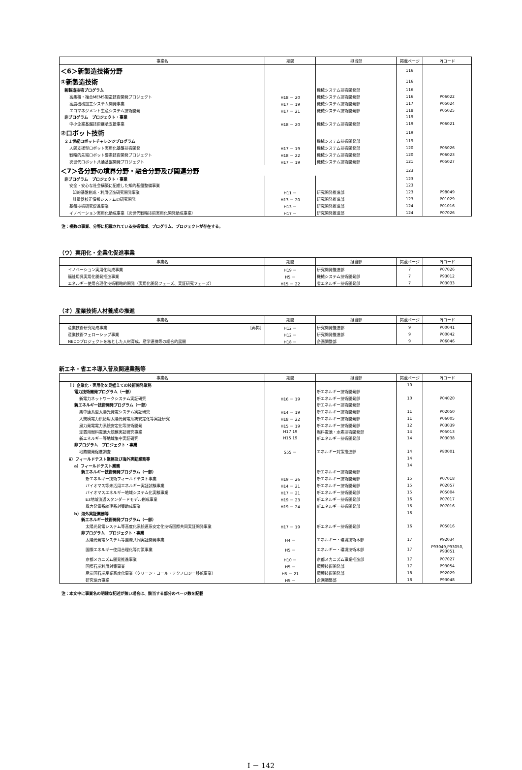| 事業名 | 期間 | 担当部 | 掲載ページ | PJコード |
| --- | --- | --- | --- | --- |
| ＜6＞新製造技術分野 | | | 116 | |
| ①新製造技術 | | | 116 | |
| 新製造技術プログラム | | 機械システム技術開発部 | 116 | |
| 高集積・複合MEMS製造技術開発プロジェクト | H18 － 20 | 機械システム技術開発部 | 116 | P06022 |
| 高度機械加工システム開発事業 | H17 － 19 | 機械システム技術開発部 | 117 | P05024 |
| エコマネジメント生産システム技術開発 | H17 － 21 | 機械システム技術開発部 | 118 | P05025 |
| 非プログラム プロジェクト・事業 | | | 119 | |
| 中小企業基盤技術継承支援事業 | H18 － 20 | 機械システム技術開発部 | 119 | P06021 |
| ②ロボット技術 | | | 119 | |
| ２１世紀ロボットチャレンジプログラム | | 機械システム技術開発部 | 119 | |
| 人間支援型ロボット実用化基盤技術開発 | H17 － 19 | 機械システム技術開発部 | 120 | P05026 |
| 戦略的先端ロボット要素技術開発プロジェクト | H18 － 22 | 機械システム技術開発部 | 120 | P06023 |
| 次世代ロボット共通基盤開発プロジェクト | H17 － 19 | 機械システム技術開発部 | 121 | P05027 |
| ＜7＞各分野の境界分野・融合分野及び関連分野 | | | 123 | |
| 非プログラム プロジェクト・事業 | | | 123 | |
| 安全・安心な社会構築に配慮した知的基盤整備事業 | | | 123 | |
| 知的基盤創成・利用促進研究開発事業 | H11 － | 研究開発推進部 | 123 | P98049 |
| 計量器校正情報システムの研究開発 | H13 － 20 | 研究開発推進部 | 123 | P01029 |
| 基盤技術研究促進事業 | H13 － | 研究開発推進部 | 124 | P01016 |
| イノベーション実用化助成事業（次世代戦略技術実用化開発助成事業） | H17 － | 研究開発推進部 | 124 | P07026 |
注：複数の事業、分野に記載されている技術領域、プログラム、プロジェクトが存在する。
（ウ）実用化・企業化促進事業
| 事業名 | 期間 | 担当部 | 掲載ページ | PJコード |
| --- | --- | --- | --- | --- |
| イノベーション実用化助成事業 | H19 － | 研究開発推進部 | 7 | P07026 |
| 福祉用具実用化開発推進事業 | H5 － | 機械システム技術開発部 | 7 | P93012 |
| エネルギー使用合理化技術戦略的開発（実用化開発フェーズ、実証研究フェーズ） | H15 － 22 | 省エネルギー技術開発部 | 7 | P03033 |
（オ）産業技術人材養成の推進
| 事業名 | 期間 | 担当部 | 掲載ページ | PJコード |
| --- | --- | --- | --- | --- |
| 産業技術研究助成事業 ［再掲］ | H12 － | 研究開発推進部 | 9 | P00041 |
| 産業技術フェローシップ事業 | H12 － | 研究開発推進部 | 9 | P00042 |
| NEDOプロジェクトを核とした人材育成、産学連携等の総合的展開 | H18 － | 企画調整部 | 9 | P06046 |
新エネ・省エネ導入普及関連業務等
| 事業名 | 期間 | 担当部 | 掲載ページ | PJコード |
| --- | --- | --- | --- | --- |
| ｉ）企業化・実用化を見据えての技術開発業務 | | | 10 | |
| 電力技術開発プログラム（一部） | | 新エネルギー技術開発部 | | |
| 新電力ネットワークシステム実証研究 | H16 － 19 | 新エネルギー技術開発部 | 10 | P04020 |
| 新エネルギー技術開発プログラム（一部） | | 新エネルギー技術開発部 | | |
| 集中連系型太陽光発電システム実証研究 | H14 － 19 | 新エネルギー技術開発部 | 11 | P02050 |
| 大規模電力供給用太陽光発電系統安定化等実証研究 | H18 － 22 | 新エネルギー技術開発部 | 11 | P06005 |
| 風力発電電力系統安定化等技術開発 | H15 － 19 | 新エネルギー技術開発部 | 12 | P03039 |
| 定置用燃料電池大規模実証研究事業 | H17 19 | 燃料電池・水素技術開発部 | 14 | P05013 |
| 新エネルギー等地域集中実証研究 | H15 19 | 新エネルギー技術開発部 | 14 | P03038 |
| 非プログラム プロジェクト・事業 | | | | |
| 地熱開発促進調査 | S55 － | エネルギー対策推進部 | 14 | P80001 |
| ⅱ）フィールドテスト業務及び海外実証業務等 | | | 14 | |
| a）フィールドテスト業務 | | | 14 | |
| 新エネルギー技術開発プログラム（一部） | | 新エネルギー技術開発部 | | |
| 新エネルギー技術フィールドテスト事業 | H19 － 26 | 新エネルギー技術開発部 | 15 | P07018 |
| バイオマス等未活用エネルギー実証試験事業 | H14 － 21 | 新エネルギー技術開発部 | 15 | P02057 |
| バイオマスエネルギー地域システム化実験事業 | H17 － 21 | 新エネルギー技術開発部 | 15 | P05004 |
| E3地域流通スタンダードモデル創成事業 | H19 － 23 | 新エネルギー技術開発部 | 16 | P07017 |
| 風力発電系統連系対策助成事業 | H19 － 24 | 新エネルギー技術開発部 | 16 | P07016 |
| b）海外実証業務等 | | | 16 | |
| 新エネルギー技術開発プログラム（一部） | | | | |
| 太陽光発電システム等高度化系統連系安定化技術国際共同実証開発事業 | H17 － 19 | 新エネルギー技術開発部 | 16 | P05016 |
| 非プログラム プロジェクト・事業 | | | | |
| 太陽光発電システム等国際共同実証開発事業 | H4 － | エネルギー・環境技術本部 | 17 | P92034 |
| 国際エネルギー使用合理化等対策事業 | H5 － | エネルギー・環境技術本部 | 17 | P93049,P93050, P93051 |
| 京都メカニズム開発推進事業 | H10 － | 京都メカニズム事業推進部 | 17 | P07027 |
| 国際石炭利用対策事業 | H5 － | 環境技術開発部 | 17 | P93054 |
| 産炭国石炭産業高度化事業（クリーン・コール・テクノロジー移転事業） | H5 － 21 | 環境技術開発部 | 18 | P92029 |
| 研究協力事業 | H5 － | 企画調整部 | 18 | P93048 |
注：本文中に事業名の明確な記述が無い場合は、該当する部分のページ数を記載
Ⅰ － 142